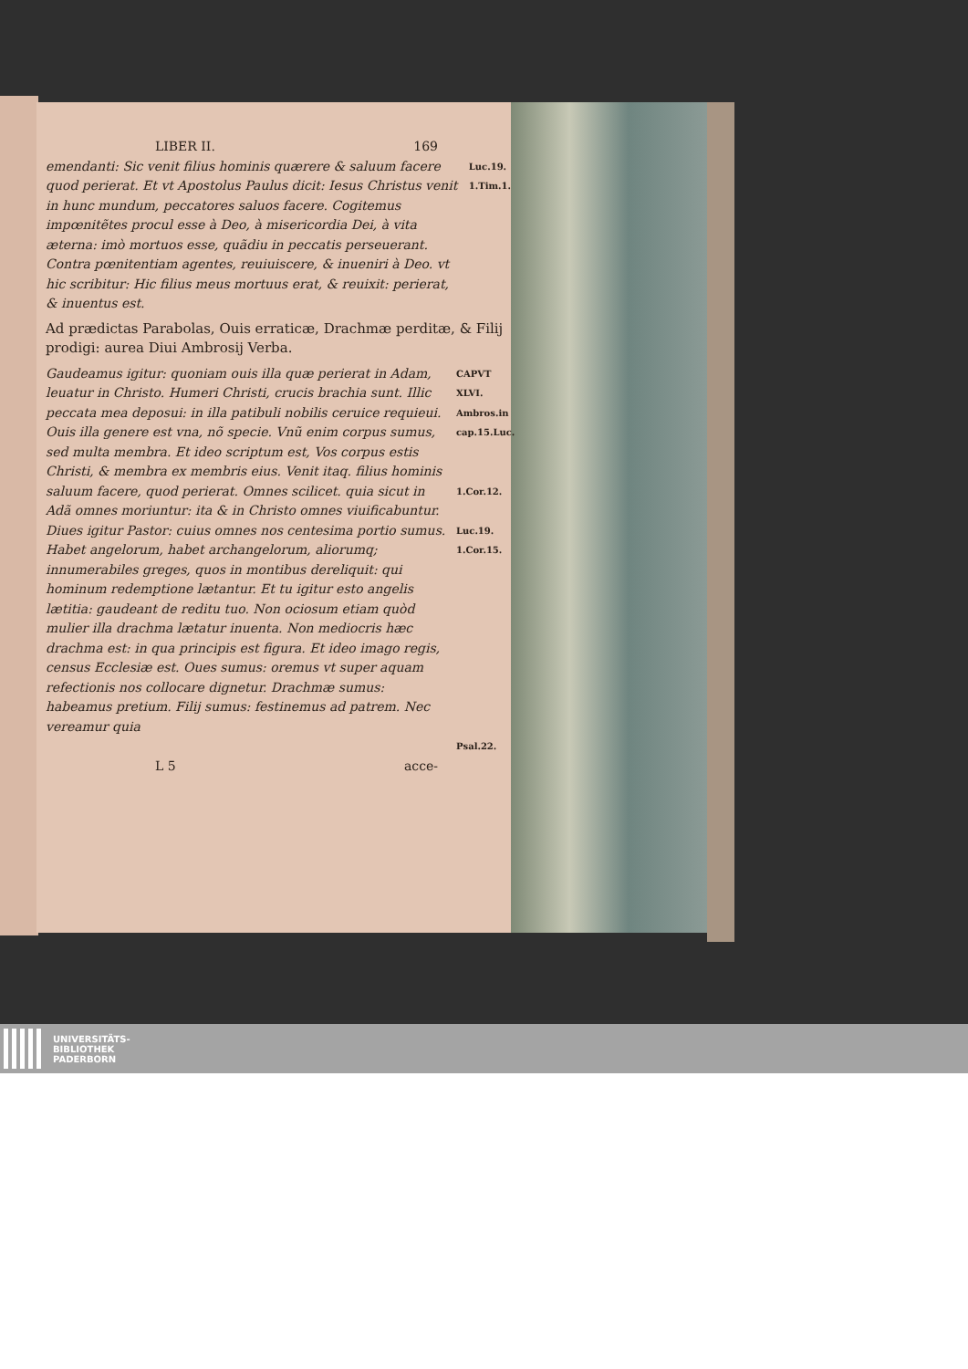LIBER II. 169
emendanti: Sic venit filius hominis quærere & saluum facere quod perierat. Et vt Apostolus Paulus dicit: Iesus Christus venit in hunc mundum, peccatores saluos facere. Cogitemus impœnitẽtes procul esse à Deo, à misericordia Dei, à vita æterna: imò mortuos esse, quãdiu in peccatis perseuerant. Contra pœnitentiam agentes, reuiuiscere, & inueniri à Deo. vt hic scribitur: Hic filius meus mortuus erat, & reuixit: perierat, & inuentus est.
Luc.19.
1.Tim.1.
Ad prædictas Parabolas, Ouis erraticæ, Drachmæ perditæ, & Filij prodigi: aurea Diui Ambrosij Verba.
Gaudeamus igitur: quoniam ouis illa quæ perierat in Adam, leuatur in Christo. Humeri Christi, crucis brachia sunt. Illic peccata mea deposui: in illa patibuli nobilis ceruice requieui. Ouis illa genere est vna, nõ specie. Vnũ enim corpus sumus, sed multa membra. Et ideo scriptum est, Vos corpus estis Christi, & membra ex membris eius. Venit itaq. filius hominis saluum facere, quod perierat. Omnes scilicet. quia sicut in Adã omnes moriuntur: ita & in Christo omnes viuificabuntur. Diues igitur Pastor: cuius omnes nos centesima portio sumus. Habet angelorum, habet archangelorum, aliorumq; innumerabiles greges, quos in montibus dereliquit: qui hominum redemptione lætantur. Et tu igitur esto angelis lætitia: gaudeant de reditu tuo. Non ociosum etiam quòd mulier illa drachma lætatur inuenta. Non mediocris hæc drachma est: in qua principis est figura. Et ideo imago regis, census Ecclesiæ est. Oues sumus: oremus vt super aquam refectionis nos collocare dignetur. Drachmæ sumus: habeamus pretium. Filij sumus: festinemus ad patrem. Nec vereamur quia
CAPVT XLVI.
Ambros.in cap.15.Luc.
1.Cor.12.
Luc.19.
1.Cor.15.
Psal.22.
L 5 acce-
UNIVERSITÄTS-
BIBLIOTHEK
PADERBORN